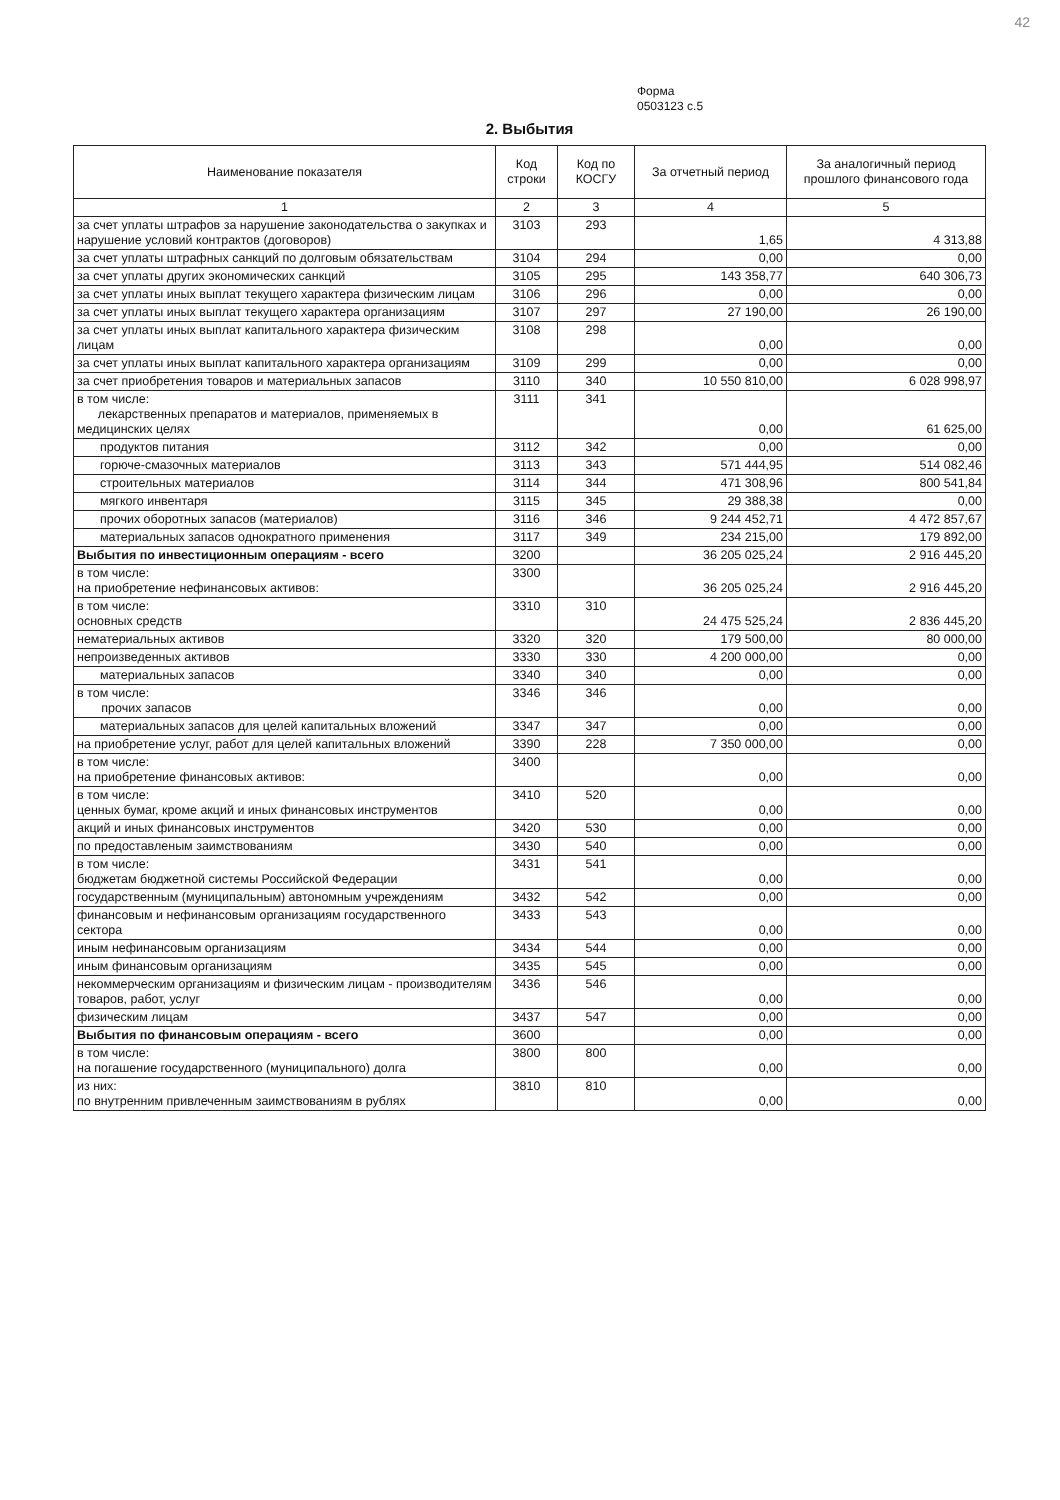42
Форма
0503123 с.5
2. Выбытия
| Наименование показателя | Код строки | Код по КОСГУ | За отчетный период | За аналогичный период прошлого финансового года |
| --- | --- | --- | --- | --- |
| 1 | 2 | 3 | 4 | 5 |
| за счет уплаты штрафов за нарушение законодательства о закупках и нарушение условий контрактов (договоров) | 3103 | 293 | 1,65 | 4 313,88 |
| за счет уплаты штрафных санкций по долговым обязательствам | 3104 | 294 | 0,00 | 0,00 |
| за счет уплаты других экономических санкций | 3105 | 295 | 143 358,77 | 640 306,73 |
| за счет уплаты иных выплат текущего характера физическим лицам | 3106 | 296 | 0,00 | 0,00 |
| за счет уплаты иных выплат текущего характера организациям | 3107 | 297 | 27 190,00 | 26 190,00 |
| за счет уплаты иных выплат капитального характера физическим лицам | 3108 | 298 | 0,00 | 0,00 |
| за счет уплаты иных выплат капитального характера организациям | 3109 | 299 | 0,00 | 0,00 |
| за счет приобретения товаров и материальных запасов | 3110 | 340 | 10 550 810,00 | 6 028 998,97 |
| в том числе: лекарственных препаратов и материалов, применяемых в медицинских целях | 3111 | 341 | 0,00 | 61 625,00 |
| продуктов питания | 3112 | 342 | 0,00 | 0,00 |
| горюче-смазочных материалов | 3113 | 343 | 571 444,95 | 514 082,46 |
| строительных материалов | 3114 | 344 | 471 308,96 | 800 541,84 |
| мягкого инвентаря | 3115 | 345 | 29 388,38 | 0,00 |
| прочих оборотных запасов (материалов) | 3116 | 346 | 9 244 452,71 | 4 472 857,67 |
| материальных запасов однократного применения | 3117 | 349 | 234 215,00 | 179 892,00 |
| Выбытия по инвестиционным операциям - всего | 3200 | | 36 205 025,24 | 2 916 445,20 |
| в том числе: на приобретение нефинансовых активов: | 3300 | | 36 205 025,24 | 2 916 445,20 |
| в том числе: основных средств | 3310 | 310 | 24 475 525,24 | 2 836 445,20 |
| нематериальных активов | 3320 | 320 | 179 500,00 | 80 000,00 |
| непроизведенных активов | 3330 | 330 | 4 200 000,00 | 0,00 |
| материальных запасов | 3340 | 340 | 0,00 | 0,00 |
| в том числе: прочих запасов | 3346 | 346 | 0,00 | 0,00 |
| материальных запасов для целей капитальных вложений | 3347 | 347 | 0,00 | 0,00 |
| на приобретение услуг, работ для целей капитальных вложений | 3390 | 228 | 7 350 000,00 | 0,00 |
| в том числе: на приобретение финансовых активов: | 3400 | | 0,00 | 0,00 |
| в том числе: ценных бумаг, кроме акций и иных финансовых инструментов | 3410 | 520 | 0,00 | 0,00 |
| акций и иных финансовых инструментов | 3420 | 530 | 0,00 | 0,00 |
| по предоставленым заимствованиям | 3430 | 540 | 0,00 | 0,00 |
| в том числе: бюджетам бюджетной системы Российской Федерации | 3431 | 541 | 0,00 | 0,00 |
| государственным (муниципальным) автономным учреждениям | 3432 | 542 | 0,00 | 0,00 |
| финансовым и нефинансовым организациям государственного сектора | 3433 | 543 | 0,00 | 0,00 |
| иным нефинансовым организациям | 3434 | 544 | 0,00 | 0,00 |
| иным финансовым организациям | 3435 | 545 | 0,00 | 0,00 |
| некоммерческим организациям и физическим лицам - производителям товаров, работ, услуг | 3436 | 546 | 0,00 | 0,00 |
| физическим лицам | 3437 | 547 | 0,00 | 0,00 |
| Выбытия по финансовым операциям - всего | 3600 | | 0,00 | 0,00 |
| в том числе: на погашение государственного (муниципального) долга | 3800 | 800 | 0,00 | 0,00 |
| из них: по внутренним привлеченным заимствованиям в рублях | 3810 | 810 | 0,00 | 0,00 |